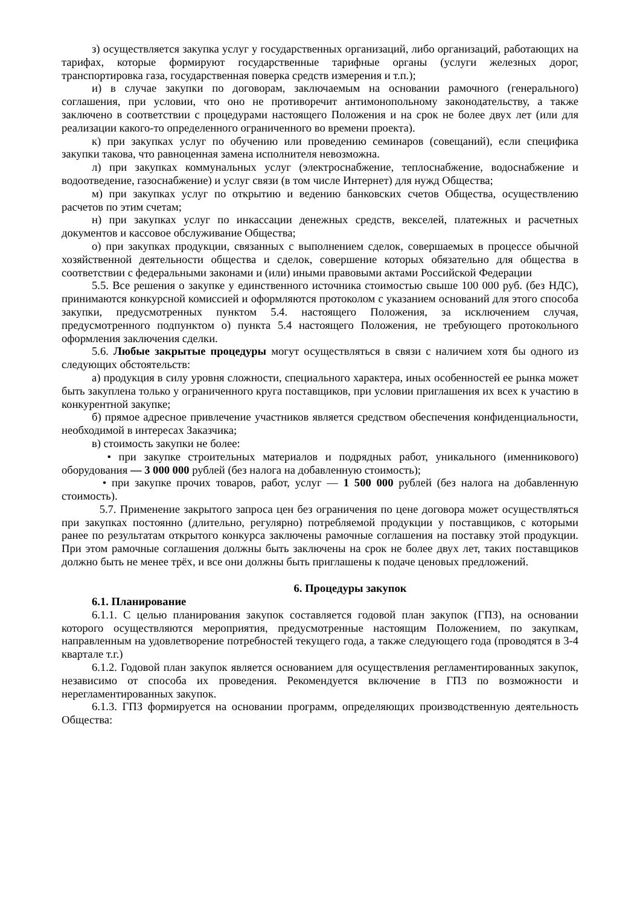з) осуществляется закупка услуг у государственных организаций, либо организаций, работающих на тарифах, которые формируют государственные тарифные органы (услуги железных дорог, транспортировка газа, государственная поверка средств измерения и т.п.);
и) в случае закупки по договорам, заключаемым на основании рамочного (генерального) соглашения, при условии, что оно не противоречит антимонопольному законодательству, а также заключено в соответствии с процедурами настоящего Положения и на срок не более двух лет (или для реализации какого-то определенного ограниченного во времени проекта).
к) при закупках услуг по обучению или проведению семинаров (совещаний), если специфика закупки такова, что равноценная замена исполнителя невозможна.
л) при закупках коммунальных услуг (электроснабжение, теплоснабжение, водоснабжение и водоотведение, газоснабжение) и услуг связи (в том числе Интернет) для нужд Общества;
м) при закупках услуг по открытию и ведению банковских счетов Общества, осуществлению расчетов по этим счетам;
н) при закупках услуг по инкассации денежных средств, векселей, платежных и расчетных документов и кассовое обслуживание Общества;
о) при закупках продукции, связанных с выполнением сделок, совершаемых в процессе обычной хозяйственной деятельности общества и сделок, совершение которых обязательно для общества в соответствии с федеральными законами и (или) иными правовыми актами Российской Федерации
5.5. Все решения о закупке у единственного источника стоимостью свыше 100 000 руб. (без НДС), принимаются конкурсной комиссией и оформляются протоколом с указанием оснований для этого способа закупки, предусмотренных пунктом 5.4. настоящего Положения, за исключением случая, предусмотренного подпунктом о) пункта 5.4 настоящего Положения, не требующего протокольного оформления заключения сделки.
5.6. Любые закрытые процедуры могут осуществляться в связи с наличием хотя бы одного из следующих обстоятельств:
а) продукция в силу уровня сложности, специального характера, иных особенностей ее рынка может быть закуплена только у ограниченного круга поставщиков, при условии приглашения их всех к участию в конкурентной закупке;
б) прямое адресное привлечение участников является средством обеспечения конфиденциальности, необходимой в интересах Заказчика;
в) стоимость закупки не более:
• при закупке строительных материалов и подрядных работ, уникального (именникового) оборудования — 3 000 000 рублей (без налога на добавленную стоимость);
• при закупке прочих товаров, работ, услуг — 1 500 000 рублей (без налога на добавленную стоимость).
5.7. Применение закрытого запроса цен без ограничения по цене договора может осуществляться при закупках постоянно (длительно, регулярно) потребляемой продукции у поставщиков, с которыми ранее по результатам открытого конкурса заключены рамочные соглашения на поставку этой продукции. При этом рамочные соглашения должны быть заключены на срок не более двух лет, таких поставщиков должно быть не менее трёх, и все они должны быть приглашены к подаче ценовых предложений.
6. Процедуры закупок
6.1. Планирование
6.1.1. С целью планирования закупок составляется годовой план закупок (ГПЗ), на основании которого осуществляются мероприятия, предусмотренные настоящим Положением, по закупкам, направленным на удовлетворение потребностей текущего года, а также следующего года (проводятся в 3-4 квартале т.г.)
6.1.2. Годовой план закупок является основанием для осуществления регламентированных закупок, независимо от способа их проведения. Рекомендуется включение в ГПЗ по возможности и нерегламентированных закупок.
6.1.3. ГПЗ формируется на основании программ, определяющих производственную деятельность Общества: